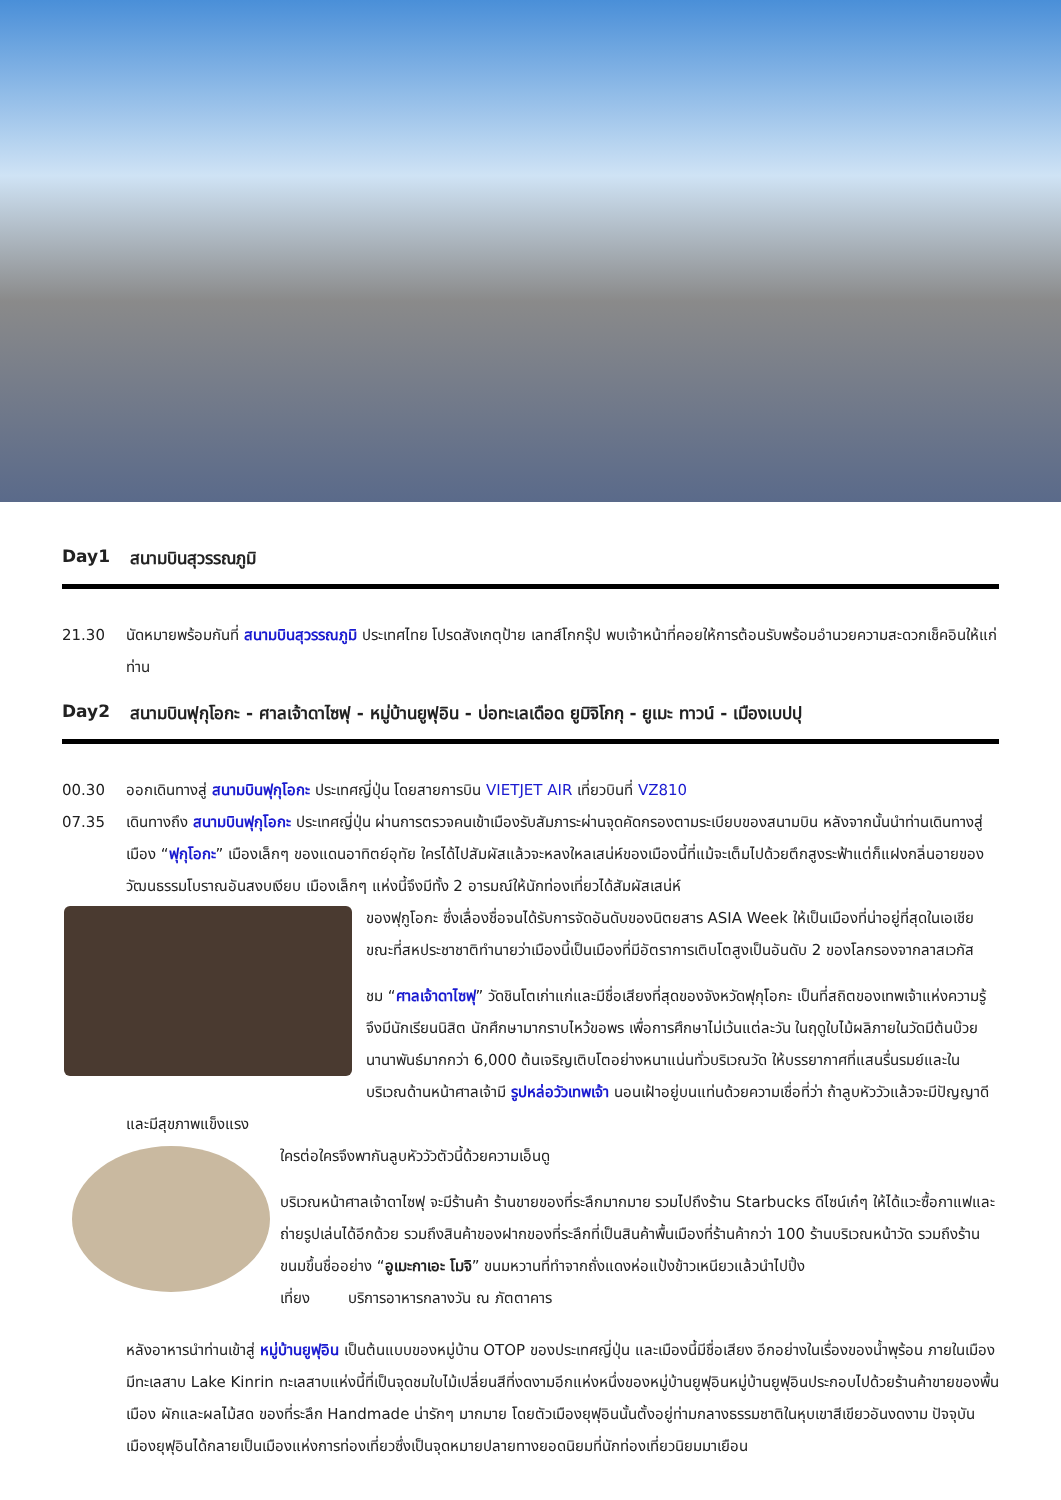Day1 สนามบินสุวรรณภูมิ
21.30 นัดหมายพร้อมกันที่ สนามบินสุวรรณภูมิ ประเทศไทย โปรดสังเกตุป้าย เลทส์โกกรุ๊ป พบเจ้าหน้าที่คอยให้การต้อนรับพร้อมอำนวยความสะดวกเช็คอินให้แก่ท่าน
Day2 สนามบินฟุกุโอกะ - ศาลเจ้าดาไซฟุ - หมู่บ้านยูฟุอิน - บ่อทะเลเดือด ยูมิจิโกกุ - ยูเมะ ทาวน์ - เมืองเบปปุ
00.30 ออกเดินทางสู่ สนามบินฟุกุโอกะ ประเทศญี่ปุ่น โดยสายการบิน VIETJET AIR เที่ยวบินที่ VZ810
07.35
เดินทางถึง สนามบินฟุกุโอกะ ประเทศญี่ปุ่น ผ่านการตรวจคนเข้าเมืองรับสัมภาระผ่านจุดคัดกรองตามระเบียบของสนามบิน หลังจากนั้นนำท่านเดินทางสู่เมือง “ฟุกุโอกะ” เมืองเล็กๆ ของแดนอาทิตย์อุทัย ใครได้ไปสัมผัสแล้วจะหลงใหลเสน่ห์ของเมืองนี้ที่แม้จะเต็มไปด้วยตึกสูงระฟ้าแต่ก็แฝงกลิ่นอายของวัฒนธรรมโบราณอันสงบเงียบ เมืองเล็กๆ แห่งนี้จึงมีทั้ง 2 อารมณ์ให้นักท่องเที่ยวได้สัมผัสเสน่ห์
ของฟุกูโอกะ ซึ่งเลื่องชื่อจนได้รับการจัดอันดับของนิตยสาร ASIA Week ให้เป็นเมืองที่น่าอยู่ที่สุดในเอเชีย ขณะที่สหประชาชาติทำนายว่าเมืองนี้เป็นเมืองที่มีอัตราการเติบโตสูงเป็นอันดับ 2 ของโลกรองจากลาสเวกัส
ชม “ศาลเจ้าดาไซฟุ” วัดชินโตเก่าแก่และมีชื่อเสียงที่สุดของจังหวัดฟุกุโอกะ เป็นที่สถิตของเทพเจ้าแห่งความรู้ จึงมีนักเรียนนิสิต นักศึกษามากราบไหว้ขอพร เพื่อการศึกษาไม่เว้นแต่ละวัน ในฤดูใบไม้ผลิภายในวัดมีต้นบ๊วยนานาพันธ์มากกว่า 6,000 ต้นเจริญเติบโตอย่างหนาแน่นทั่วบริเวณวัด ให้บรรยากาศที่แสนรื่นรมย์และในบริเวณด้านหน้าศาลเจ้ามี รูปหล่อวัวเทพเจ้า นอนเฝ้าอยู่บนแท่นด้วยความเชื่อที่ว่า ถ้าลูบหัววัวแล้วจะมีปัญญาดีและมีสุขภาพแข็งแรง
ใครต่อใครจึงพากันลูบหัววัวตัวนี้ด้วยความเอ็นดู
บริเวณหน้าศาลเจ้าดาไซฟุ จะมีร้านค้า ร้านขายของที่ระลึกมากมาย รวมไปถึงร้าน Starbucks ดีไซน์เก๋ๆ ให้ได้แวะซื้อกาแฟและถ่ายรูปเล่นได้อีกด้วย รวมถึงสินค้าของฝากของที่ระลึกที่เป็นสินค้าพื้นเมืองที่ร้านค้ากว่า 100 ร้านบริเวณหน้าวัด รวมถึงร้านขนมขึ้นชื่ออย่าง “อูเมะกาเอะ โมจิ” ขนมหวานที่ทำจากถั่งแดงห่อแป้งข้าวเหนียวแล้วนำไปปิ้ง
เที่ยง บริการอาหารกลางวัน ณ ภัตตาคาร
หลังอาหารนำท่านเข้าสู่ หมู่บ้านยูฟุอิน เป็นต้นแบบของหมู่บ้าน OTOP ของประเทศญี่ปุ่น และเมืองนี้มีชื่อเสียง อีกอย่างในเรื่องของน้ำพุร้อน ภายในเมืองมีทะเลสาบ Lake Kinrin ทะเลสาบแห่งนี้ที่เป็นจุดชมใบไม้เปลี่ยนสีที่งดงามอีกแห่งหนึ่งของหมู่บ้านยูฟุอินหมู่บ้านยูฟุอินประกอบไปด้วยร้านค้าขายของพื้นเมือง ผักและผลไม้สด ของที่ระลึก Handmade น่ารักๆ มากมาย โดยตัวเมืองยุฟุอินนั้นตั้งอยู่ท่ามกลางธรรมชาติในหุบเขาสีเขียวอันงดงาม ปัจจุบันเมืองยุฟุอินได้กลายเป็นเมืองแห่งการท่องเที่ยวซึ่งเป็นจุดหมายปลายทางยอดนิยมที่นักท่องเที่ยวนิยมมาเยือน